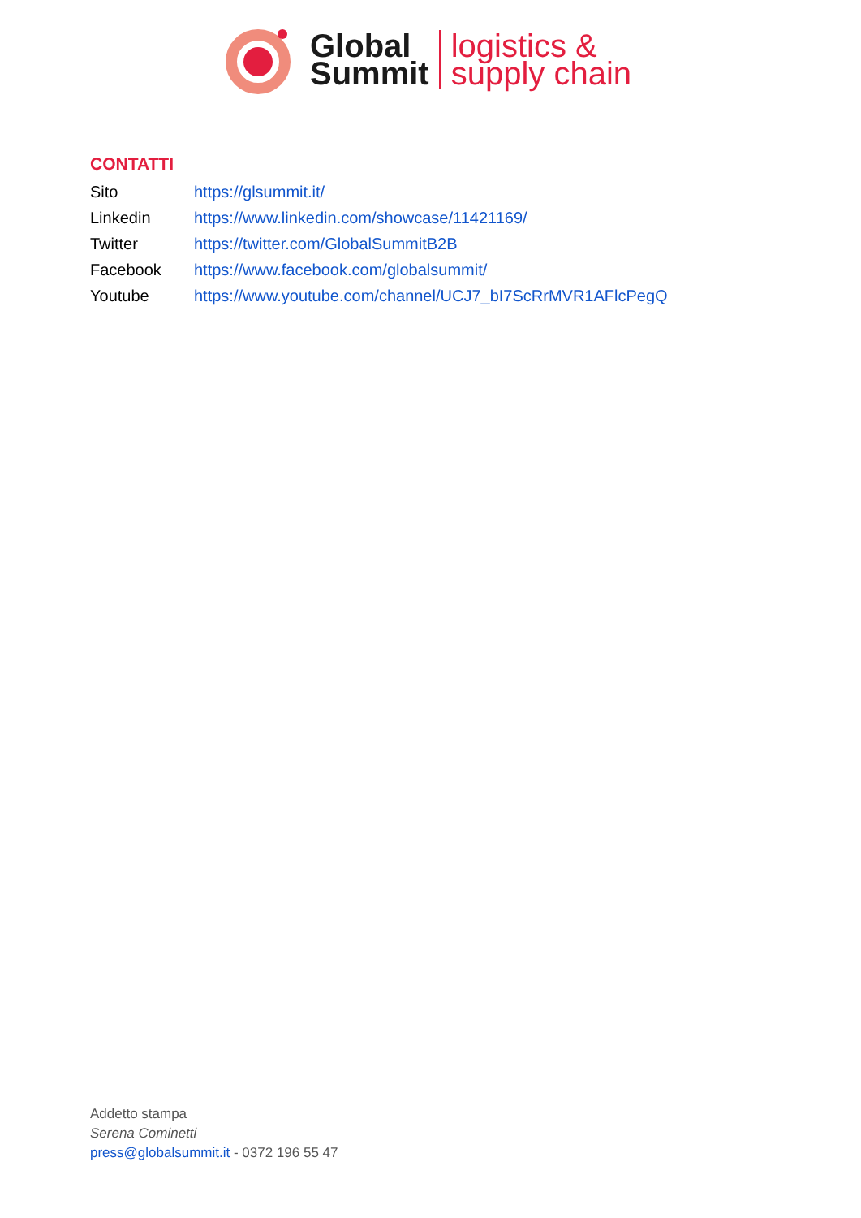Global
Summit
logistics &
supply chain
CONTATTI
Sito https://glsummit.it/
Linkedin https://www.linkedin.com/showcase/11421169/
Twitter https://twitter.com/GlobalSummitB2B
Facebook https://www.facebook.com/globalsummit/
Youtube https://www.youtube.com/channel/UCJ7_bI7ScRrMVR1AFlcPegQ
Addetto stampa
Serena Cominetti
press@globalsummit.it - 0372 196 55 47